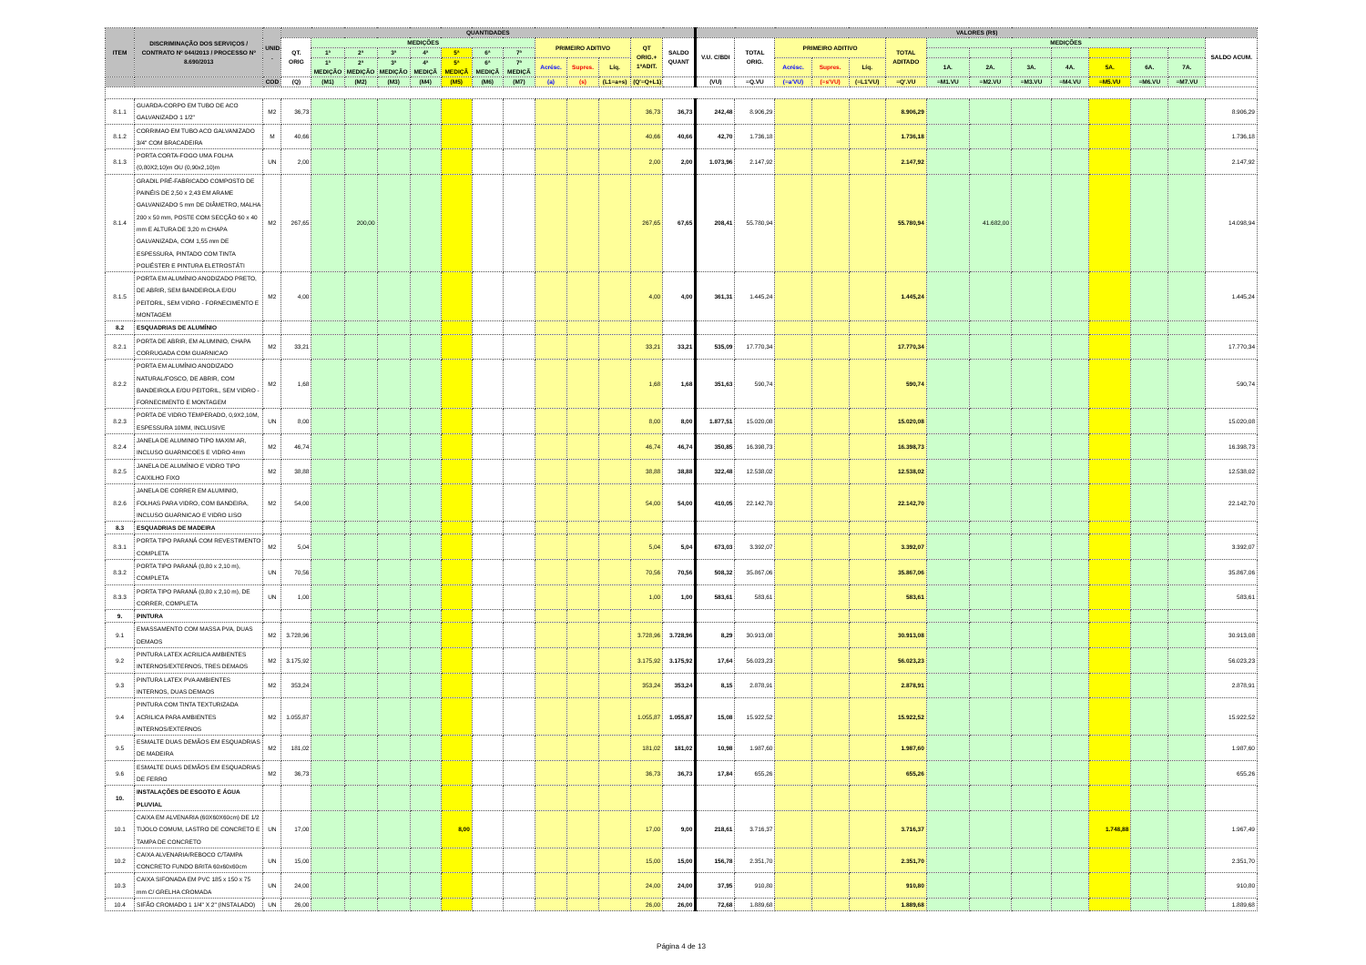| ITEM | DISCRIMINAÇÃO DOS SERVIÇOS / CONTRATO Nº 044/2013 / PROCESSO Nº 8.690/2013 | UNID . | QUANTIDADES | | | | | | | | | | | | | VALORES (R$) | | | | | | | | | | | | | |
| --- | --- | --- | --- | --- | --- | --- | --- | --- | --- | --- | --- | --- | --- | --- | --- | --- | --- | --- | --- | --- | --- | --- | --- | --- | --- | --- | --- | --- | --- |
| | | | QT. ORIG | MEDIÇÕES | | | | | | | PRIMEIRO ADITIVO | | | QT ORIG.+ 1ºADIT. | SALDO QUANT | V.U. C/BDI | TOTAL ORIG. | PRIMEIRO ADITIVO | | | TOTAL ADITADO | MEDIÇÕES | | | | | | | SALDO ACUM. |
| | | | | 1ª | 2ª | 3ª | 4ª | 5ª | 6ª | 7ª | | | | | | | | | | | | | | | | | | | |
| | | | | 1ª MEDIÇÃO | 2ª MEDIÇÃO | 3ª MEDIÇÃO | 4ª MEDIÇÃ | 5ª MEDIÇÃ | 6ª MEDIÇÃ | 7ª MEDIÇÃ | Acrésc. | Supres. | Líq. | | | | | Acrésc. | Supres. | Líq. | | 1A. | 2A. | 3A. | 4A. | 5A. | 6A. | 7A. | |
| | | COD | (Q) | (M1) | (M2) | (M3) | (M4) | (M5) | (M6) | (M7) | (a) | (s) | (L1=a+s) | (Q'=Q+L1) | | (VU) | =Q.VU | (=a'VU) | (=s'VU) | (=L1'VU) | =Q'.VU | =M1.VU | =M2.VU | =M3.VU | =M4.VU | =M5.VU | =M6.VU | =M7.VU | |
| 8.1.1 | GUARDA-CORPO EM TUBO DE ACO GALVANIZADO 1 1/2" | M2 | 36,73 | | | | | | | | | | | 36,73 | 36,73 | 242,48 | 8.906,29 | | | | 8.906,29 | | | | | | | | 8.906,29 |
| 8.1.2 | CORRIMAO EM TUBO ACO GALVANIZADO 3/4" COM BRACADEIRA | M | 40,66 | | | | | | | | | | | 40,66 | 40,66 | 42,70 | 1.736,18 | | | | 1.736,18 | | | | | | | | 1.736,18 |
| 8.1.3 | PORTA CORTA-FOGO UMA FOLHA (0,80X2,10)m OU (0,90x2,10)m | UN | 2,00 | | | | | | | | | | | 2,00 | 2,00 | 1.073,96 | 2.147,92 | | | | 2.147,92 | | | | | | | | 2.147,92 |
| 8.1.4 | GRADIL PRÉ-FABRICADO COMPOSTO DE PAINÉIS DE 2,50 x 2,43 EM ARAME GALVANIZADO 5 mm DE DIÂMETRO, MALHA 200 x 50 mm, POSTE COM SECÇÃO 60 x 40 mm E ALTURA DE 3,20 m CHAPA GALVANIZADA, COM 1,55 mm DE ESPESSURA, PINTADO COM TINTA POLIÉSTER E PINTURA ELETROSTÁTI | M2 | 267,65 | | 200,00 | | | | | | | | | 267,65 | 67,65 | 208,41 | 55.780,94 | | | | 55.780,94 | | 41.682,00 | | | | | | 14.098,94 |
| 8.1.5 | PORTA EM ALUMÍNIO ANODIZADO PRETO, DE ABRIR, SEM BANDEIROLA E/OU PEITORIL, SEM VIDRO - FORNECIMENTO E MONTAGEM | M2 | 4,00 | | | | | | | | | | | 4,00 | 4,00 | 361,31 | 1.445,24 | | | | 1.445,24 | | | | | | | | 1.445,24 |
| 8.2 | ESQUADRIAS DE ALUMÍNIO | | | | | | | | | | | | | | | | | | | | | | | | | | | | |
| 8.2.1 | PORTA DE ABRIR, EM ALUMINIO, CHAPA CORRUGADA COM GUARNICAO | M2 | 33,21 | | | | | | | | | | | 33,21 | 33,21 | 535,09 | 17.770,34 | | | | 17.770,34 | | | | | | | | 17.770,34 |
| 8.2.2 | PORTA EM ALUMÍNIO ANODIZADO NATURAL/FOSCO, DE ABRIR, COM BANDEIROLA E/OU PEITORIL, SEM VIDRO - FORNECIMENTO E MONTAGEM | M2 | 1,68 | | | | | | | | | | | 1,68 | 1,68 | 351,63 | 590,74 | | | | 590,74 | | | | | | | | 590,74 |
| 8.2.3 | PORTA DE VIDRO TEMPERADO, 0,9X2,10M, ESPESSURA 10MM, INCLUSIVE | UN | 8,00 | | | | | | | | | | | 8,00 | 8,00 | 1.877,51 | 15.020,08 | | | | 15.020,08 | | | | | | | | 15.020,08 |
| 8.2.4 | JANELA DE ALUMINIO TIPO MAXIM AR, INCLUSO GUARNICOES E VIDRO 4mm | M2 | 46,74 | | | | | | | | | | | 46,74 | 46,74 | 350,85 | 16.398,73 | | | | 16.398,73 | | | | | | | | 16.398,73 |
| 8.2.5 | JANELA DE ALUMÍNIO E VIDRO TIPO CAIXILHO FIXO | M2 | 38,88 | | | | | | | | | | | 38,88 | 38,88 | 322,48 | 12.538,02 | | | | 12.538,02 | | | | | | | | 12.538,02 |
| 8.2.6 | JANELA DE CORRER EM ALUMINIO, FOLHAS PARA VIDRO, COM BANDEIRA, INCLUSO GUARNICAO E VIDRO LISO | M2 | 54,00 | | | | | | | | | | | 54,00 | 54,00 | 410,05 | 22.142,70 | | | | 22.142,70 | | | | | | | | 22.142,70 |
| 8.3 | ESQUADRIAS DE MADEIRA | | | | | | | | | | | | | | | | | | | | | | | | | | | | |
| 8.3.1 | PORTA TIPO PARANÁ COM REVESTIMENTO COMPLETA | M2 | 5,04 | | | | | | | | | | | 5,04 | 5,04 | 673,03 | 3.392,07 | | | | 3.392,07 | | | | | | | | 3.392,07 |
| 8.3.2 | PORTA TIPO PARANÁ (0,80 x 2,10 m), COMPLETA | UN | 70,56 | | | | | | | | | | | 70,56 | 70,56 | 508,32 | 35.867,06 | | | | 35.867,06 | | | | | | | | 35.867,06 |
| 8.3.3 | PORTA TIPO PARANÁ (0,80 x 2,10 m), DE CORRER, COMPLETA | UN | 1,00 | | | | | | | | | | | 1,00 | 1,00 | 583,61 | 583,61 | | | | 583,61 | | | | | | | | 583,61 |
| 9. | PINTURA | | | | | | | | | | | | | | | | | | | | | | | | | | | | |
| 9.1 | EMASSAMENTO COM MASSA PVA, DUAS DEMAOS | M2 | 3.728,96 | | | | | | | | | | | 3.728,96 | 3.728,96 | 8,29 | 30.913,08 | | | | 30.913,08 | | | | | | | | 30.913,08 |
| 9.2 | PINTURA LATEX ACRILICA AMBIENTES INTERNOS/EXTERNOS, TRES DEMAOS | M2 | 3.175,92 | | | | | | | | | | | 3.175,92 | 3.175,92 | 17,64 | 56.023,23 | | | | 56.023,23 | | | | | | | | 56.023,23 |
| 9.3 | PINTURA LATEX PVA AMBIENTES INTERNOS, DUAS DEMAOS | M2 | 353,24 | | | | | | | | | | | 353,24 | 353,24 | 8,15 | 2.878,91 | | | | 2.878,91 | | | | | | | | 2.878,91 |
| 9.4 | PINTURA COM TINTA TEXTURIZADA ACRILICA PARA AMBIENTES INTERNOS/EXTERNOS | M2 | 1.055,87 | | | | | | | | | | | 1.055,87 | 1.055,87 | 15,08 | 15.922,52 | | | | 15.922,52 | | | | | | | | 15.922,52 |
| 9.5 | ESMALTE DUAS DEMÃOS EM ESQUADRIAS DE MADEIRA | M2 | 181,02 | | | | | | | | | | | 181,02 | 181,02 | 10,98 | 1.987,60 | | | | 1.987,60 | | | | | | | | 1.987,60 |
| 9.6 | ESMALTE DUAS DEMÃOS EM ESQUADRIAS DE FERRO | M2 | 36,73 | | | | | | | | | | | 36,73 | 36,73 | 17,84 | 655,26 | | | | 655,26 | | | | | | | | 655,26 |
| 10. | INSTALAÇÕES DE ESGOTO E ÁGUA PLUVIAL | | | | | | | | | | | | | | | | | | | | | | | | | | | | |
| 10.1 | CAIXA EM ALVENARIA (60X60X60cm) DE 1/2 TIJOLO COMUM, LASTRO DE CONCRETO E TAMPA DE CONCRETO | UN | 17,00 | | | | | 8,00 | | | | | | 17,00 | 9,00 | 218,61 | 3.716,37 | | | | 3.716,37 | | | | | 1.748,88 | | | 1.967,49 |
| 10.2 | CAIXA ALVENARIA/REBOCO C/TAMPA CONCRETO FUNDO BRITA 60x60x60cm | UN | 15,00 | | | | | | | | | | | 15,00 | 15,00 | 156,78 | 2.351,70 | | | | 2.351,70 | | | | | | | | 2.351,70 |
| 10.3 | CAIXA SIFONADA EM PVC 185 x 150 x 75 mm C/ GRELHA CROMADA | UN | 24,00 | | | | | | | | | | | 24,00 | 24,00 | 37,95 | 910,80 | | | | 910,80 | | | | | | | | 910,80 |
| 10.4 | SIFÃO CROMADO 1 1/4" X 2" (INSTALADO) | UN | 26,00 | | | | | | | | | | | 26,00 | 26,00 | 72,68 | 1.889,68 | | | | 1.889,68 | | | | | | | | 1.889,68 |
Página 4 de 13